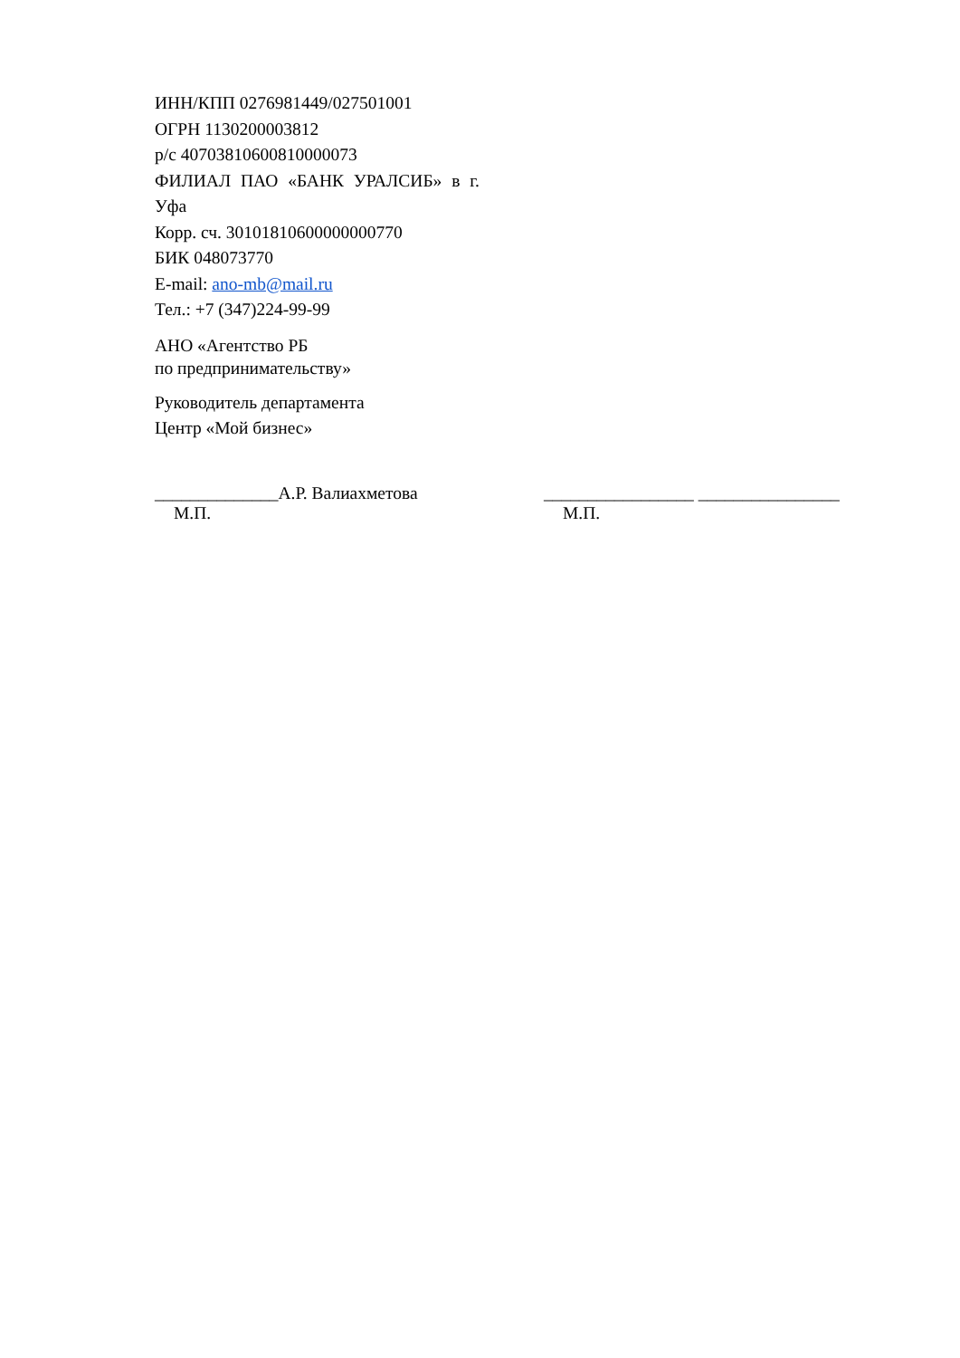ИНН/КПП 0276981449/027501001
ОГРН 1130200003812
р/с 40703810600810000073
ФИЛИАЛ ПАО «БАНК УРАЛСИБ» в г.
Уфа
Корр. сч. 30101810600000000770
БИК 048073770
E-mail: ano-mb@mail.ru
Тел.: +7 (347)224-99-99
АНО «Агентство РБ
по предпринимательству»
Руководитель департамента
Центр «Мой бизнес»
______________А.Р. Валиахметова
М.П.
_________________ ________________
М.П.